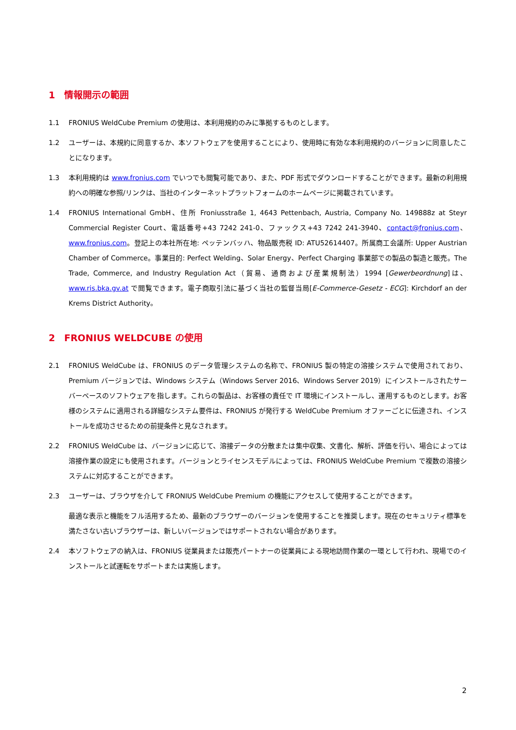1 情報開示の範囲
1.1 FRONIUS WeldCube Premium の使用は、本利用規約のみに準拠するものとします。
1.2 ユーザーは、本規約に同意するか、本ソフトウェアを使用することにより、使用時に有効な本利用規約のバージョンに同意したことになります。
1.3 本利用規約は www.fronius.com でいつでも閲覧可能であり、また、PDF 形式でダウンロードすることができます。最新の利用規約への明確な参照/リンクは、当社のインターネットプラットフォームのホームページに掲載されています。
1.4 FRONIUS International GmbH、住所 Froniusstraße 1, 4643 Pettenbach, Austria, Company No. 149888z at Steyr Commercial Register Court、電話番号+43 7242 241-0、ファックス+43 7242 241-3940、contact@fronius.com、www.fronius.com。登記上の本社所在地: ペッテンバッハ、物品販売税 ID: ATU52614407。所属商工会議所: Upper Austrian Chamber of Commerce。事業目的: Perfect Welding、Solar Energy、Perfect Charging 事業部での製品の製造と販売。The Trade, Commerce, and Industry Regulation Act（貿易、通商および産業規制法）1994 [Gewerbeordnung]は、www.ris.bka.gv.at で閲覧できます。電子商取引法に基づく当社の監督当局[E-Commerce-Gesetz - ECG]: Kirchdorf an der Krems District Authority。
2 FRONIUS WELDCUBE の使用
2.1 FRONIUS WeldCube は、FRONIUS のデータ管理システムの名称で、FRONIUS 製の特定の溶接システムで使用されており、Premium バージョンでは、Windows システム（Windows Server 2016、Windows Server 2019）にインストールされたサーバーベースのソフトウェアを指します。これらの製品は、お客様の責任で IT 環境にインストールし、運用するものとします。お客様のシステムに適用される詳細なシステム要件は、FRONIUS が発行する WeldCube Premium オファーごとに伝達され、インストールを成功させるための前提条件と見なされます。
2.2 FRONIUS WeldCube は、バージョンに応じて、溶接データの分散または集中収集、文書化、解析、評価を行い、場合によっては溶接作業の設定にも使用されます。バージョンとライセンスモデルによっては、FRONIUS WeldCube Premium で複数の溶接システムに対応することができます。
2.3 ユーザーは、ブラウザを介して FRONIUS WeldCube Premium の機能にアクセスして使用することができます。
最適な表示と機能をフル活用するため、最新のブラウザーのバージョンを使用することを推奨します。現在のセキュリティ標準を満たさない古いブラウザーは、新しいバージョンではサポートされない場合があります。
2.4 本ソフトウェアの納入は、FRONIUS 従業員または販売パートナーの従業員による現地訪問作業の一環として行われ、現場でのインストールと試運転をサポートまたは実施します。
2